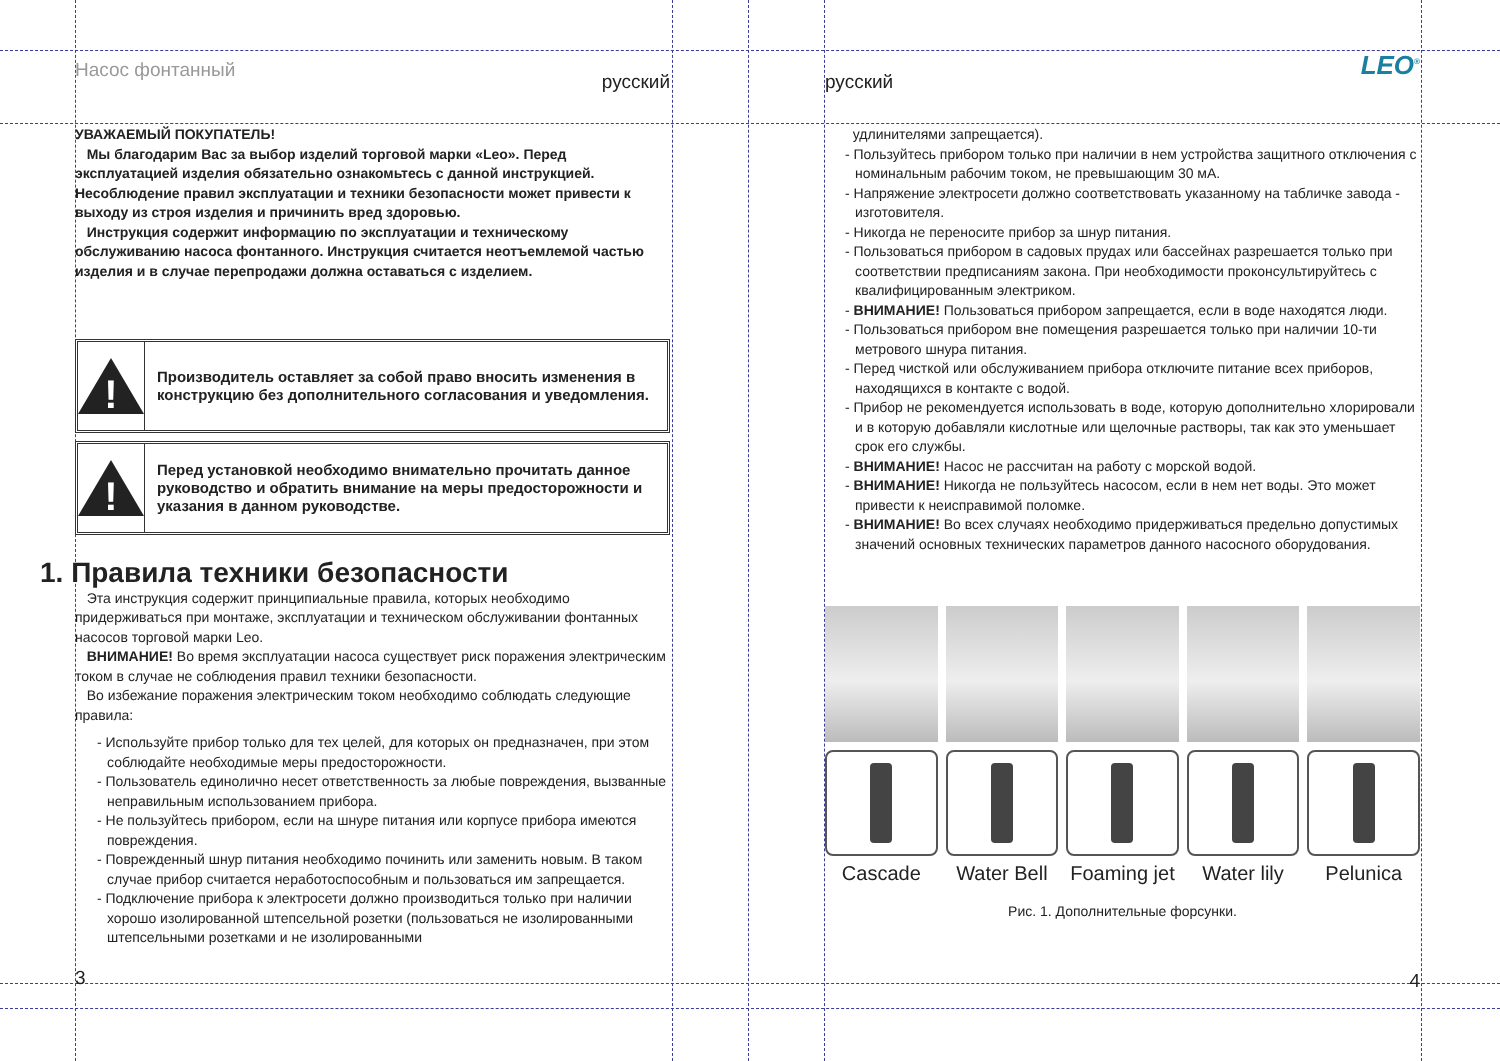Насос фонтанный
русский
УВАЖАЕМЫЙ ПОКУПАТЕЛЬ!
Мы благодарим Вас за выбор изделий торговой марки «Leo». Перед эксплуатацией изделия обязательно ознакомьтесь с данной инструкцией. Несоблюдение правил эксплуатации и техники безопасности может привести к выходу из строя изделия и причинить вред здоровью.
Инструкция содержит информацию по эксплуатации и техническому обслуживанию насоса фонтанного. Инструкция считается неотъемлемой частью изделия и в случае перепродажи должна оставаться с изделием.
!
Производитель оставляет за собой право вносить изменения в конструкцию без дополнительного согласования и уведомления.
!
Перед установкой необходимо внимательно прочитать данное руководство и обратить внимание на меры предосторожности и указания в данном руководстве.
1. Правила техники безопасности
Эта инструкция содержит принципиальные правила, которых необходимо придерживаться при монтаже, эксплуатации и техническом обслуживании фонтанных насосов торговой марки Leo.
ВНИМАНИЕ! Во время эксплуатации насоса существует риск поражения электрическим током в случае не соблюдения правил техники безопасности.
Во избежание поражения электрическим током необходимо соблюдать следующие правила:
- Используйте прибор только для тех целей, для которых он предназначен, при этом соблюдайте необходимые меры предосторожности.
- Пользователь единолично несет ответственность за любые повреждения, вызванные неправильным использованием прибора.
- Не пользуйтесь прибором, если на шнуре питания или корпусе прибора имеются повреждения.
- Поврежденный шнур питания необходимо починить или заменить новым. В таком случае прибор считается неработоспособным и пользоваться им запрещается.
- Подключение прибора к электросети должно производиться только при наличии хорошо изолированной штепсельной розетки (пользоваться не изолированными штепсельными розетками и не изолированными
3
русский
LEO<sup>®</sup>
удлинителями запрещается).
- Пользуйтесь прибором только при наличии в нем устройства защитного отключения с номинальным рабочим током, не превышающим 30 мА.
- Напряжение электросети должно соответствовать указанному на табличке завода - изготовителя.
- Никогда не переносите прибор за шнур питания.
- Пользоваться прибором в садовых прудах или бассейнах разрешается только при соответствии предписаниям закона. При необходимости проконсультируйтесь с квалифицированным электриком.
- ВНИМАНИЕ! Пользоваться прибором запрещается, если в воде находятся люди.
- Пользоваться прибором вне помещения разрешается только при наличии 10-ти метрового шнура питания.
- Перед чисткой или обслуживанием прибора отключите питание всех приборов, находящихся в контакте с водой.
- Прибор не рекомендуется использовать в воде, которую дополнительно хлорировали и в которую добавляли кислотные или щелочные растворы, так как это уменьшает срок его службы.
- ВНИМАНИЕ! Насос не рассчитан на работу с морской водой.
- ВНИМАНИЕ! Никогда не пользуйтесь насосом, если в нем нет воды. Это может привести к неисправимой поломке.
- ВНИМАНИЕ! Во всех случаях необходимо придерживаться предельно допустимых значений основных технических параметров данного насосного оборудования.
Cascade Water Bell Foaming jet Water lily Pelunica
Рис. 1. Дополнительные форсунки.
4